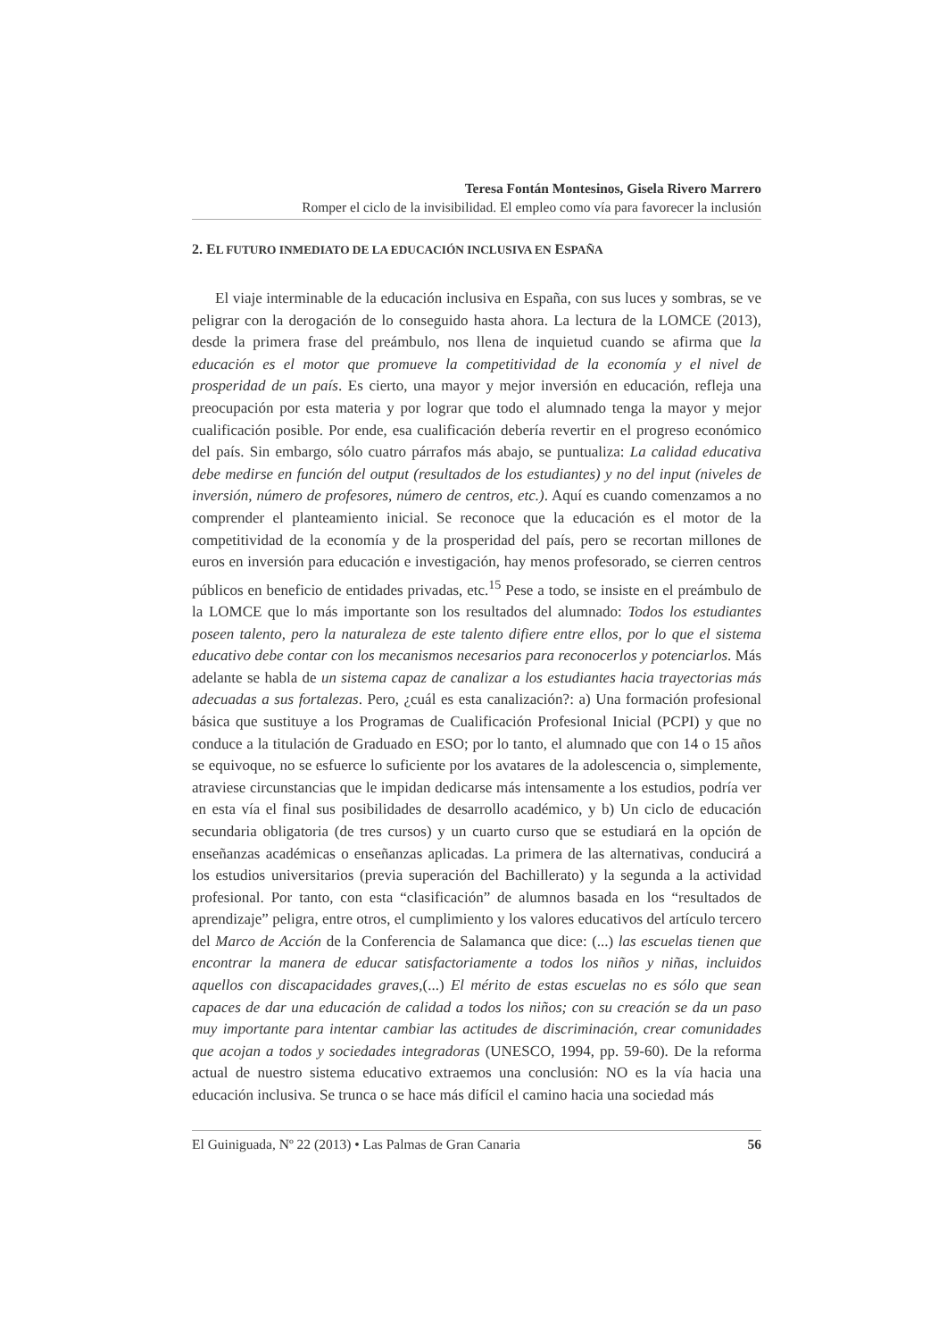Teresa Fontán Montesinos, Gisela Rivero Marrero
Romper el ciclo de la invisibilidad. El empleo como vía para favorecer la inclusión
2. EL FUTURO INMEDIATO DE LA EDUCACIÓN INCLUSIVA EN ESPAÑA
El viaje interminable de la educación inclusiva en España, con sus luces y sombras, se ve peligrar con la derogación de lo conseguido hasta ahora. La lectura de la LOMCE (2013), desde la primera frase del preámbulo, nos llena de inquietud cuando se afirma que la educación es el motor que promueve la competitividad de la economía y el nivel de prosperidad de un país. Es cierto, una mayor y mejor inversión en educación, refleja una preocupación por esta materia y por lograr que todo el alumnado tenga la mayor y mejor cualificación posible. Por ende, esa cualificación debería revertir en el progreso económico del país. Sin embargo, sólo cuatro párrafos más abajo, se puntualiza: La calidad educativa debe medirse en función del output (resultados de los estudiantes) y no del input (niveles de inversión, número de profesores, número de centros, etc.). Aquí es cuando comenzamos a no comprender el planteamiento inicial. Se reconoce que la educación es el motor de la competitividad de la economía y de la prosperidad del país, pero se recortan millones de euros en inversión para educación e investigación, hay menos profesorado, se cierren centros públicos en beneficio de entidades privadas, etc.<sup>15</sup> Pese a todo, se insiste en el preámbulo de la LOMCE que lo más importante son los resultados del alumnado: Todos los estudiantes poseen talento, pero la naturaleza de este talento difiere entre ellos, por lo que el sistema educativo debe contar con los mecanismos necesarios para reconocerlos y potenciarlos. Más adelante se habla de un sistema capaz de canalizar a los estudiantes hacia trayectorias más adecuadas a sus fortalezas. Pero, ¿cuál es esta canalización?: a) Una formación profesional básica que sustituye a los Programas de Cualificación Profesional Inicial (PCPI) y que no conduce a la titulación de Graduado en ESO; por lo tanto, el alumnado que con 14 o 15 años se equivoque, no se esfuerce lo suficiente por los avatares de la adolescencia o, simplemente, atraviese circunstancias que le impidan dedicarse más intensamente a los estudios, podría ver en esta vía el final sus posibilidades de desarrollo académico, y b) Un ciclo de educación secundaria obligatoria (de tres cursos) y un cuarto curso que se estudiará en la opción de enseñanzas académicas o enseñanzas aplicadas. La primera de las alternativas, conducirá a los estudios universitarios (previa superación del Bachillerato) y la segunda a la actividad profesional. Por tanto, con esta “clasificación” de alumnos basada en los “resultados de aprendizaje” peligra, entre otros, el cumplimiento y los valores educativos del artículo tercero del Marco de Acción de la Conferencia de Salamanca que dice: (...) las escuelas tienen que encontrar la manera de educar satisfactoriamente a todos los niños y niñas, incluidos aquellos con discapacidades graves,(...) El mérito de estas escuelas no es sólo que sean capaces de dar una educación de calidad a todos los niños; con su creación se da un paso muy importante para intentar cambiar las actitudes de discriminación, crear comunidades que acojan a todos y sociedades integradoras (UNESCO, 1994, pp. 59-60). De la reforma actual de nuestro sistema educativo extraemos una conclusión: NO es la vía hacia una educación inclusiva. Se trunca o se hace más difícil el camino hacia una sociedad más
El Guiniguada, Nº 22 (2013) • Las Palmas de Gran Canaria 56